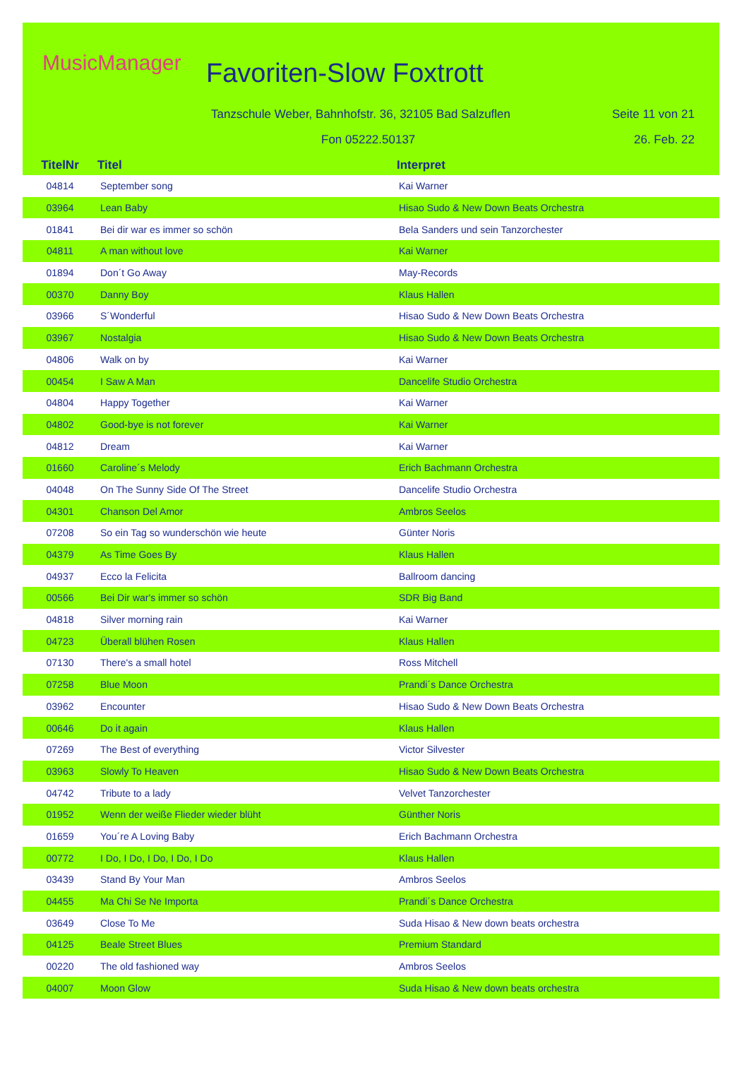MusicManager Favoriten-Slow Foxtrott
Tanzschule Weber, Bahnhofstr. 36, 32105 Bad Salzuflen
Seite 11 von 21
Fon 05222.50137 26. Feb. 22
TitelNr Titel Interpret
| 04814 | September song | Kai Warner |
| 03964 | Lean Baby | Hisao Sudo & New Down Beats Orchestra |
| 01841 | Bei dir war es immer so schön | Bela Sanders und sein Tanzorchester |
| 04811 | A man without love | Kai Warner |
| 01894 | Don´t Go Away | May-Records |
| 00370 | Danny Boy | Klaus Hallen |
| 03966 | S´Wonderful | Hisao Sudo & New Down Beats Orchestra |
| 03967 | Nostalgia | Hisao Sudo & New Down Beats Orchestra |
| 04806 | Walk on by | Kai Warner |
| 00454 | I Saw A Man | Dancelife Studio Orchestra |
| 04804 | Happy Together | Kai Warner |
| 04802 | Good-bye is not forever | Kai Warner |
| 04812 | Dream | Kai Warner |
| 01660 | Caroline´s Melody | Erich Bachmann Orchestra |
| 04048 | On The Sunny Side Of The Street | Dancelife Studio Orchestra |
| 04301 | Chanson Del Amor | Ambros Seelos |
| 07208 | So ein Tag so wunderschön wie heute | Günter Noris |
| 04379 | As Time Goes By | Klaus Hallen |
| 04937 | Ecco la Felicita | Ballroom dancing |
| 00566 | Bei Dir war's immer so schön | SDR Big Band |
| 04818 | Silver morning rain | Kai Warner |
| 04723 | Überall blühen Rosen | Klaus Hallen |
| 07130 | There's a small hotel | Ross Mitchell |
| 07258 | Blue Moon | Prandi´s Dance Orchestra |
| 03962 | Encounter | Hisao Sudo & New Down Beats Orchestra |
| 00646 | Do it again | Klaus Hallen |
| 07269 | The Best of everything | Victor Silvester |
| 03963 | Slowly To Heaven | Hisao Sudo & New Down Beats Orchestra |
| 04742 | Tribute to a lady | Velvet Tanzorchester |
| 01952 | Wenn der weiße Flieder wieder blüht | Günther Noris |
| 01659 | You´re A Loving Baby | Erich Bachmann Orchestra |
| 00772 | I Do, I Do, I Do, I Do, I Do | Klaus Hallen |
| 03439 | Stand By Your Man | Ambros Seelos |
| 04455 | Ma Chi Se Ne Importa | Prandi´s Dance Orchestra |
| 03649 | Close To Me | Suda Hisao & New down beats orchestra |
| 04125 | Beale Street Blues | Premium Standard |
| 00220 | The old fashioned way | Ambros Seelos |
| 04007 | Moon Glow | Suda Hisao & New down beats orchestra |